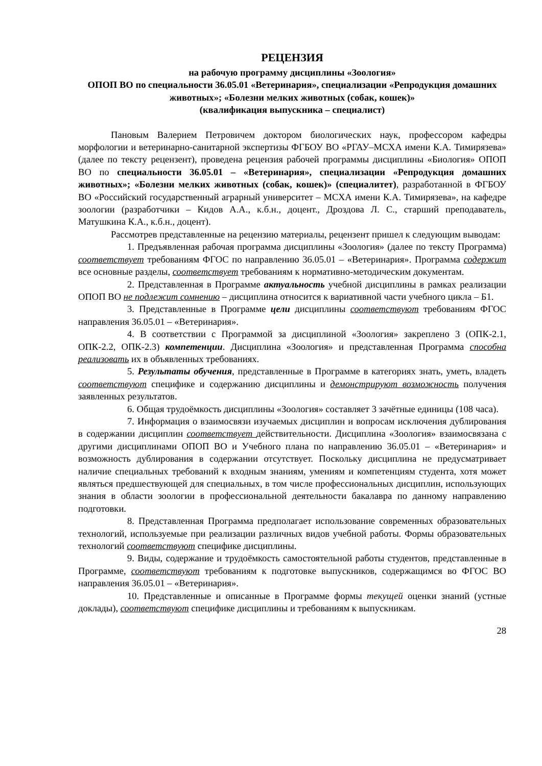РЕЦЕНЗИЯ
на рабочую программу дисциплины «Зоология»
ОПОП ВО по специальности 36.05.01 «Ветеринария», специализации «Репродукция домашних животных»; «Болезни мелких животных (собак, кошек)»
(квалификация выпускника – специалист)
Пановым Валерием Петровичем доктором биологических наук, профессором кафедры морфологии и ветеринарно-санитарной экспертизы ФГБОУ ВО «РГАУ–МСХА имени К.А. Тимирязева» (далее по тексту рецензент), проведена рецензия рабочей программы дисциплины «Биология» ОПОП ВО по специальности 36.05.01 – «Ветеринария», специализации «Репродукция домашних животных»; «Болезни мелких животных (собак, кошек)» (специалитет), разработанной в ФГБОУ ВО «Российский государственный аграрный университет – МСХА имени К.А. Тимирязева», на кафедре зоологии (разработчики – Кидов А.А., к.б.н., доцент., Дроздова Л. С., старший преподаватель, Матушкина К.А., к.б.н., доцент).
Рассмотрев представленные на рецензию материалы, рецензент пришел к следующим выводам:
1. Предъявленная рабочая программа дисциплины «Зоология» (далее по тексту Программа) соответствует требованиям ФГОС по направлению 36.05.01 – «Ветеринария». Программа содержит все основные разделы, соответствует требованиям к нормативно-методическим документам.
2. Представленная в Программе актуальность учебной дисциплины в рамках реализации ОПОП ВО не подлежит сомнению – дисциплина относится к вариативной части учебного цикла – Б1.
3. Представленные в Программе цели дисциплины соответствуют требованиям ФГОС направления 36.05.01 – «Ветеринария».
4. В соответствии с Программой за дисциплиной «Зоология» закреплено 3 (ОПК-2.1, ОПК-2.2, ОПК-2.3) компетенции. Дисциплина «Зоология» и представленная Программа способна реализовать их в объявленных требованиях.
5. Результаты обучения, представленные в Программе в категориях знать, уметь, владеть соответствуют специфике и содержанию дисциплины и демонстрируют возможность получения заявленных результатов.
6. Общая трудоёмкость дисциплины «Зоология» составляет 3 зачётные единицы (108 часа).
7. Информация о взаимосвязи изучаемых дисциплин и вопросам исключения дублирования в содержании дисциплин соответствует действительности. Дисциплина «Зоология» взаимосвязана с другими дисциплинами ОПОП ВО и Учебного плана по направлению 36.05.01 – «Ветеринария» и возможность дублирования в содержании отсутствует. Поскольку дисциплина не предусматривает наличие специальных требований к входным знаниям, умениям и компетенциям студента, хотя может являться предшествующей для специальных, в том числе профессиональных дисциплин, использующих знания в области зоологии в профессиональной деятельности бакалавра по данному направлению подготовки.
8. Представленная Программа предполагает использование современных образовательных технологий, используемые при реализации различных видов учебной работы. Формы образовательных технологий соответствуют специфике дисциплины.
9. Виды, содержание и трудоёмкость самостоятельной работы студентов, представленные в Программе, соответствуют требованиям к подготовке выпускников, содержащимся во ФГОС ВО направления 36.05.01 – «Ветеринария».
10. Представленные и описанные в Программе формы текущей оценки знаний (устные доклады), соответствуют специфике дисциплины и требованиям к выпускникам.
28